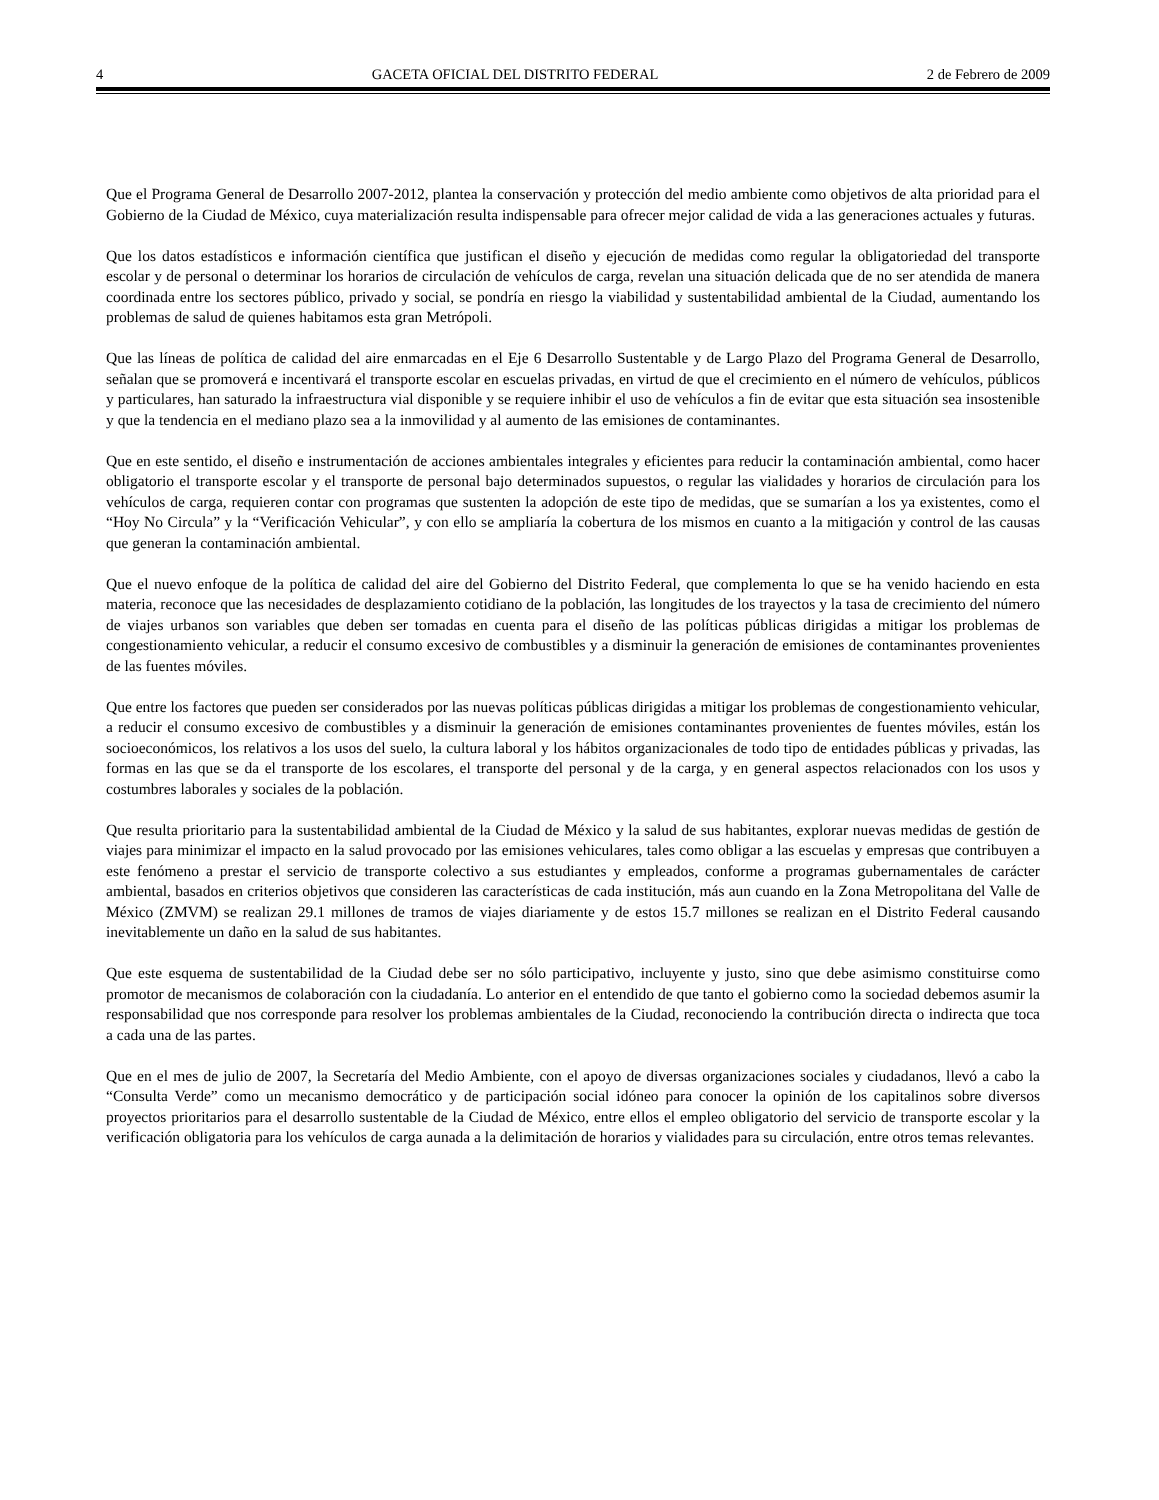4 GACETA OFICIAL DEL DISTRITO FEDERAL 2 de Febrero de 2009
Que el Programa General de Desarrollo 2007-2012, plantea la conservación y protección del medio ambiente como objetivos de alta prioridad para el Gobierno de la Ciudad de México, cuya materialización resulta indispensable para ofrecer mejor calidad de vida a las generaciones actuales y futuras.
Que los datos estadísticos e información científica que justifican el diseño y ejecución de medidas como regular la obligatoriedad del transporte escolar y de personal o determinar los horarios de circulación de vehículos de carga, revelan una situación delicada que de no ser atendida de manera coordinada entre los sectores público, privado y social, se pondría en riesgo la viabilidad y sustentabilidad ambiental de la Ciudad, aumentando los problemas de salud de quienes habitamos esta gran Metrópoli.
Que las líneas de política de calidad del aire enmarcadas en el Eje 6 Desarrollo Sustentable y de Largo Plazo del Programa General de Desarrollo, señalan que se promoverá e incentivará el transporte escolar en escuelas privadas, en virtud de que el crecimiento en el número de vehículos, públicos y particulares, han saturado la infraestructura vial disponible y se requiere inhibir el uso de vehículos a fin de evitar que esta situación sea insostenible y que la tendencia en el mediano plazo sea a la inmovilidad y al aumento de las emisiones de contaminantes.
Que en este sentido, el diseño e instrumentación de acciones ambientales integrales y eficientes para reducir la contaminación ambiental, como hacer obligatorio el transporte escolar y el transporte de personal bajo determinados supuestos, o regular las vialidades y horarios de circulación para los vehículos de carga, requieren contar con programas que sustenten la adopción de este tipo de medidas, que se sumarían a los ya existentes, como el “Hoy No Circula” y la “Verificación Vehicular”, y con ello se ampliaría la cobertura de los mismos en cuanto a la mitigación y control de las causas que generan la contaminación ambiental.
Que el nuevo enfoque de la política de calidad del aire del Gobierno del Distrito Federal, que complementa lo que se ha venido haciendo en esta materia, reconoce que las necesidades de desplazamiento cotidiano de la población, las longitudes de los trayectos y la tasa de crecimiento del número de viajes urbanos son variables que deben ser tomadas en cuenta para el diseño de las políticas públicas dirigidas a mitigar los problemas de congestionamiento vehicular, a reducir el consumo excesivo de combustibles y a disminuir la generación de emisiones de contaminantes provenientes de las fuentes móviles.
Que entre los factores que pueden ser considerados por las nuevas políticas públicas dirigidas a mitigar los problemas de congestionamiento vehicular, a reducir el consumo excesivo de combustibles y a disminuir la generación de emisiones contaminantes provenientes de fuentes móviles, están los socioeconómicos, los relativos a los usos del suelo, la cultura laboral y los hábitos organizacionales de todo tipo de entidades públicas y privadas, las formas en las que se da el transporte de los escolares, el transporte del personal y de la carga, y en general aspectos relacionados con los usos y costumbres laborales y sociales de la población.
Que resulta prioritario para la sustentabilidad ambiental de la Ciudad de México y la salud de sus habitantes, explorar nuevas medidas de gestión de viajes para minimizar el impacto en la salud provocado por las emisiones vehiculares, tales como obligar a las escuelas y empresas que contribuyen a este fenómeno a prestar el servicio de transporte colectivo a sus estudiantes y empleados, conforme a programas gubernamentales de carácter ambiental, basados en criterios objetivos que consideren las características de cada institución, más aun cuando en la Zona Metropolitana del Valle de México (ZMVM) se realizan 29.1 millones de tramos de viajes diariamente y de estos 15.7 millones se realizan en el Distrito Federal causando inevitablemente un daño en la salud de sus habitantes.
Que este esquema de sustentabilidad de la Ciudad debe ser no sólo participativo, incluyente y justo, sino que debe asimismo constituirse como promotor de mecanismos de colaboración con la ciudadanía. Lo anterior en el entendido de que tanto el gobierno como la sociedad debemos asumir la responsabilidad que nos corresponde para resolver los problemas ambientales de la Ciudad, reconociendo la contribución directa o indirecta que toca a cada una de las partes.
Que en el mes de julio de 2007, la Secretaría del Medio Ambiente, con el apoyo de diversas organizaciones sociales y ciudadanos, llevó a cabo la “Consulta Verde” como un mecanismo democrático y de participación social idóneo para conocer la opinión de los capitalinos sobre diversos proyectos prioritarios para el desarrollo sustentable de la Ciudad de México, entre ellos el empleo obligatorio del servicio de transporte escolar y la verificación obligatoria para los vehículos de carga aunada a la delimitación de horarios y vialidades para su circulación, entre otros temas relevantes.